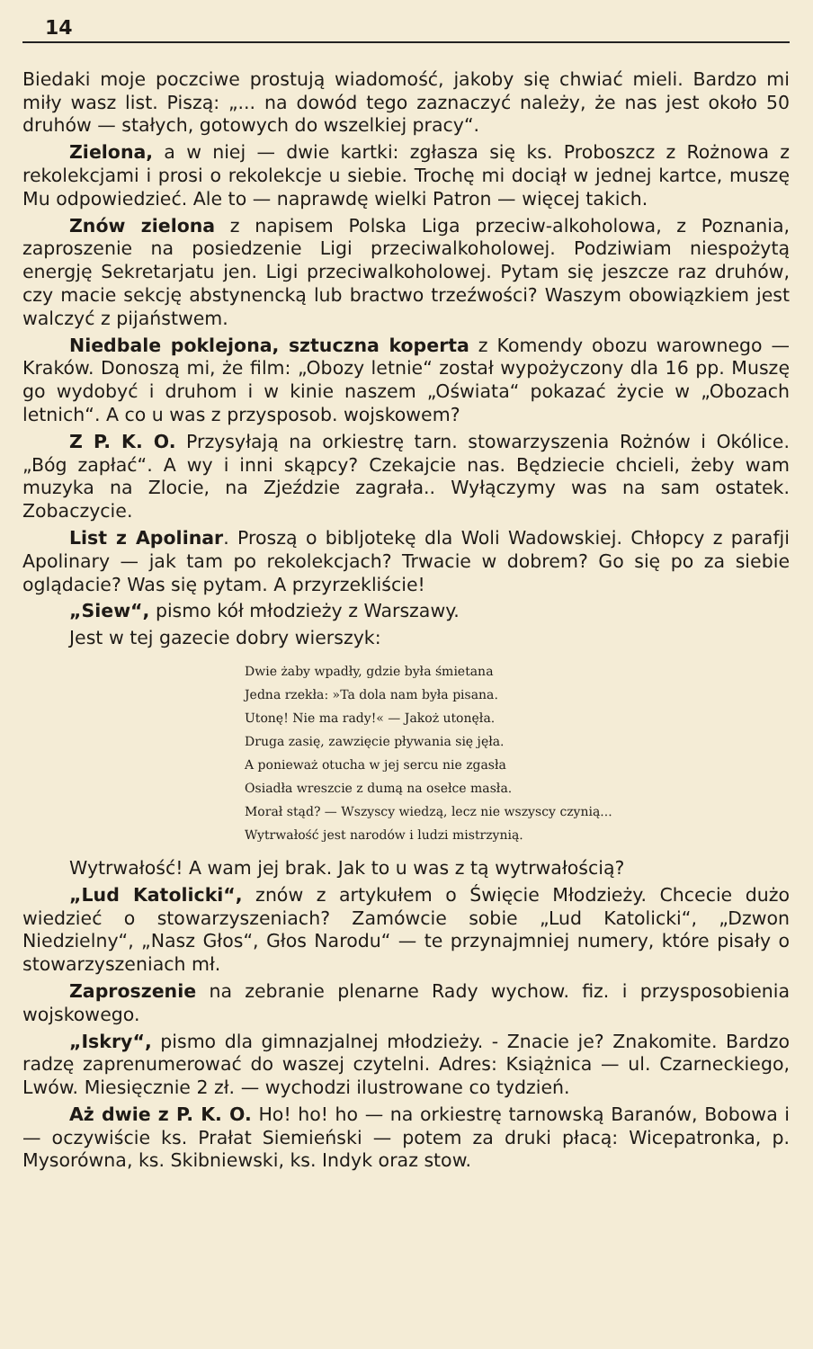14
Biedaki moje poczciwe prostują wiadomość, jakoby się chwiać mieli. Bardzo mi miły wasz list. Piszą: „... na dowód tego zaznaczyć należy, że nas jest około 50 druhów — stałych, gotowych do wszelkiej pracy“.
Zielona, a w niej — dwie kartki: zgłasza się ks. Proboszcz z Rożnowa z rekolekcjami i prosi o rekolekcje u siebie. Trochę mi dociął w jednej kartce, muszę Mu odpowiedzieć. Ale to — naprawdę wielki Patron — więcej takich.
Znów zielona z napisem Polska Liga przeciw-alkoholowa, z Poznania, zaproszenie na posiedzenie Ligi przeciwalkoholowej. Podziwiam niespożytą energję Sekretarjatu jen. Ligi przeciwalkoholowej. Pytam się jeszcze raz druhów, czy macie sekcję abstynencką lub bractwo trzeźwości? Waszym obowiązkiem jest walczyć z pijaństwem.
Niedbale poklejona, sztuczna koperta z Komendy obozu warownego — Kraków. Donoszą mi, że film: „Obozy letnie“ został wypożyczony dla 16 pp. Muszę go wydobyć i druhom i w kinie naszem „Oświata“ pokazać życie w „Obozach letnich“. A co u was z przysposob. wojskowem?
Z P. K. O. Przysyłają na orkiestrę tarn. stowarzyszenia Rożnów i Okólice. „Bóg zapłać“. A wy i inni skąpcy? Czekajcie nas. Będziecie chcieli, żeby wam muzyka na Zlocie, na Zjeździe zagrała.. Wyłączymy was na sam ostatek. Zobaczycie.
List z Apolinar. Proszą o bibljotekę dla Woli Wadowskiej. Chłopcy z parafji Apolinary — jak tam po rekolekcjach? Trwacie w dobrem? Go się po za siebie oglądacie? Was się pytam. A przyrzekliście!
„Siew“, pismo kół młodzieży z Warszawy.
Jest w tej gazecie dobry wierszyk:
Dwie żaby wpadły, gdzie była śmietana
Jedna rzekła: »Ta dola nam była pisana.
Utonę! Nie ma rady!« — Jakoż utonęła.
Druga zasię, zawzięcie pływania się jęła.
A ponieważ otucha w jej sercu nie zgasła
Osiadła wreszcie z dumą na osełce masła.
Morał stąd? — Wszyscy wiedzą, lecz nie wszyscy czynią...
Wytrwałość jest narodów i ludzi mistrzynią.
Wytrwałość! A wam jej brak. Jak to u was z tą wytrwałością?
„Lud Katolicki“, znów z artykułem o Święcie Młodzieży. Chcecie dużo wiedzieć o stowarzyszeniach? Zamówcie sobie „Lud Katolicki“, „Dzwon Niedzielny“, „Nasz Głos“, Głos Narodu“ — te przynajmniej numery, które pisały o stowarzyszeniach mł.
Zaproszenie na zebranie plenarne Rady wychow. fiz. i przysposobienia wojskowego.
„Iskry“, pismo dla gimnazjalnej młodzieży. - Znacie je? Znakomite. Bardzo radzę zaprenumerować do waszej czytelni. Adres: Książnica — ul. Czarneckiego, Lwów. Miesięcznie 2 zł. — wychodzi ilustrowane co tydzień.
Aż dwie z P. K. O. Ho! ho! ho — na orkiestrę tarnowską Baranów, Bobowa i — oczywiście ks. Prałat Siemieński — potem za druki płacą: Wicepatronka, p. Mysorówna, ks. Skibniewski, ks. Indyk oraz stow.